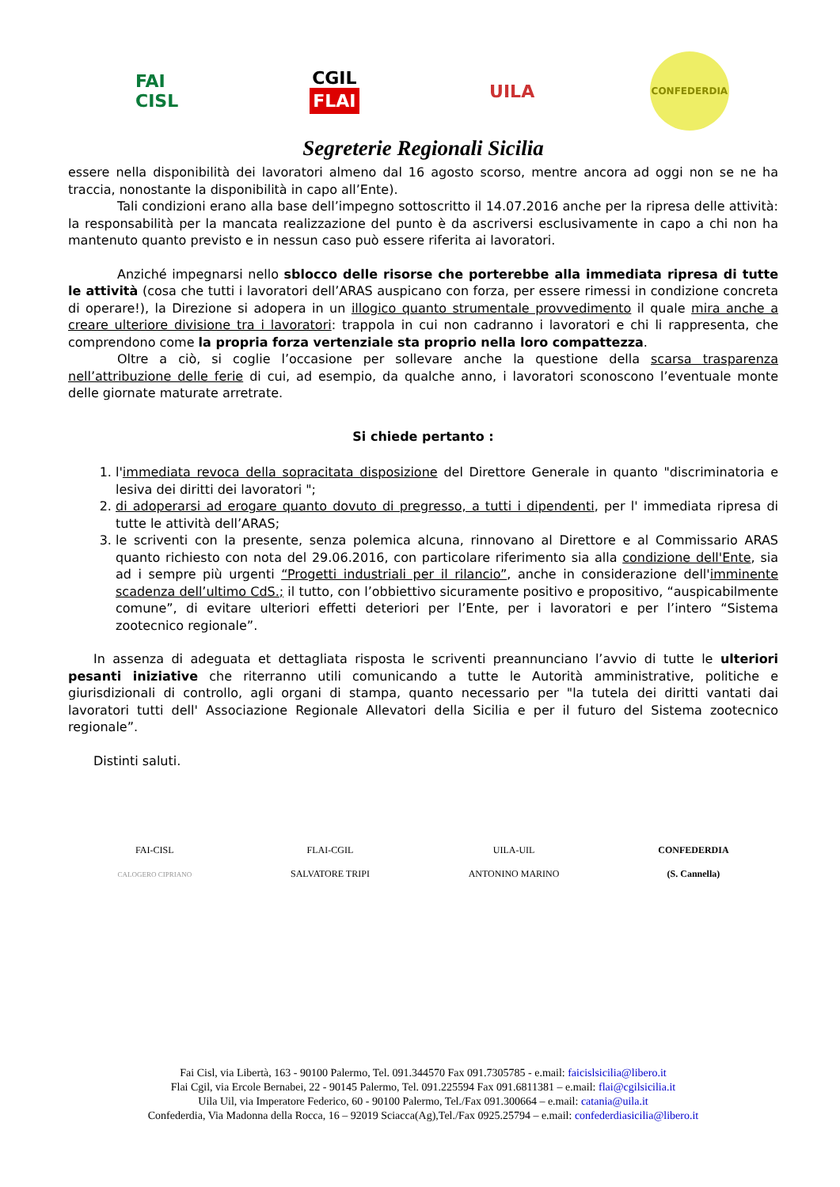FAI
CISL
CGIL
FLAI
UILA
CONFEDERDIA
Segreterie Regionali Sicilia
essere nella disponibilità dei lavoratori almeno dal 16 agosto scorso, mentre ancora ad oggi non se ne ha traccia, nonostante la disponibilità in capo all’Ente).
Tali condizioni erano alla base dell’impegno sottoscritto il 14.07.2016 anche per la ripresa delle attività: la responsabilità per la mancata realizzazione del punto è da ascriversi esclusivamente in capo a chi non ha mantenuto quanto previsto e in nessun caso può essere riferita ai lavoratori.
Anziché impegnarsi nello sblocco delle risorse che porterebbe alla immediata ripresa di tutte le attività (cosa che tutti i lavoratori dell’ARAS auspicano con forza, per essere rimessi in condizione concreta di operare!), la Direzione si adopera in un illogico quanto strumentale provvedimento il quale mira anche a creare ulteriore divisione tra i lavoratori: trappola in cui non cadranno i lavoratori e chi li rappresenta, che comprendono come la propria forza vertenziale sta proprio nella loro compattezza.
Oltre a ciò, si coglie l’occasione per sollevare anche la questione della scarsa trasparenza nell’attribuzione delle ferie di cui, ad esempio, da qualche anno, i lavoratori sconoscono l’eventuale monte delle giornate maturate arretrate.
Si chiede pertanto :
1. l'immediata revoca della sopracitata disposizione del Direttore Generale in quanto "discriminatoria e lesiva dei diritti dei lavoratori ";
2. di adoperarsi ad erogare quanto dovuto di pregresso, a tutti i dipendenti, per l' immediata ripresa di tutte le attività dell’ARAS;
3. le scriventi con la presente, senza polemica alcuna, rinnovano al Direttore e al Commissario ARAS quanto richiesto con nota del 29.06.2016, con particolare riferimento sia alla condizione dell'Ente, sia ad i sempre più urgenti “Progetti industriali per il rilancio”, anche in considerazione dell'imminente scadenza dell’ultimo CdS.; il tutto, con l’obbiettivo sicuramente positivo e propositivo, “auspicabilmente comune”, di evitare ulteriori effetti deteriori per l’Ente, per i lavoratori e per l’intero “Sistema zootecnico regionale”.
In assenza di adeguata et dettagliata risposta le scriventi preannunciano l’avvio di tutte le ulteriori pesanti iniziative che riterranno utili comunicando a tutte le Autorità amministrative, politiche e giurisdizionali di controllo, agli organi di stampa, quanto necessario per "la tutela dei diritti vantati dai lavoratori tutti dell' Associazione Regionale Allevatori della Sicilia e per il futuro del Sistema zootecnico regionale”.
Distinti saluti.
FAI-CISL
CALOGERO CIPRIANO
FLAI-CGIL
SALVATORE TRIPI
UILA-UIL
ANTONINO MARINO
CONFEDERDIA
(S. Cannella)
Fai Cisl, via Libertà, 163 - 90100 Palermo, Tel. 091.344570 Fax 091.7305785 - e.mail: faicislsicilia@libero.it
Flai Cgil, via Ercole Bernabei, 22 - 90145 Palermo, Tel. 091.225594 Fax 091.6811381 – e.mail: flai@cgilsicilia.it
Uila Uil, via Imperatore Federico, 60 - 90100 Palermo, Tel./Fax 091.300664 – e.mail: catania@uila.it
Confederdia, Via Madonna della Rocca, 16 – 92019 Sciacca(Ag),Tel./Fax 0925.25794 – e.mail: confederdiasicilia@libero.it